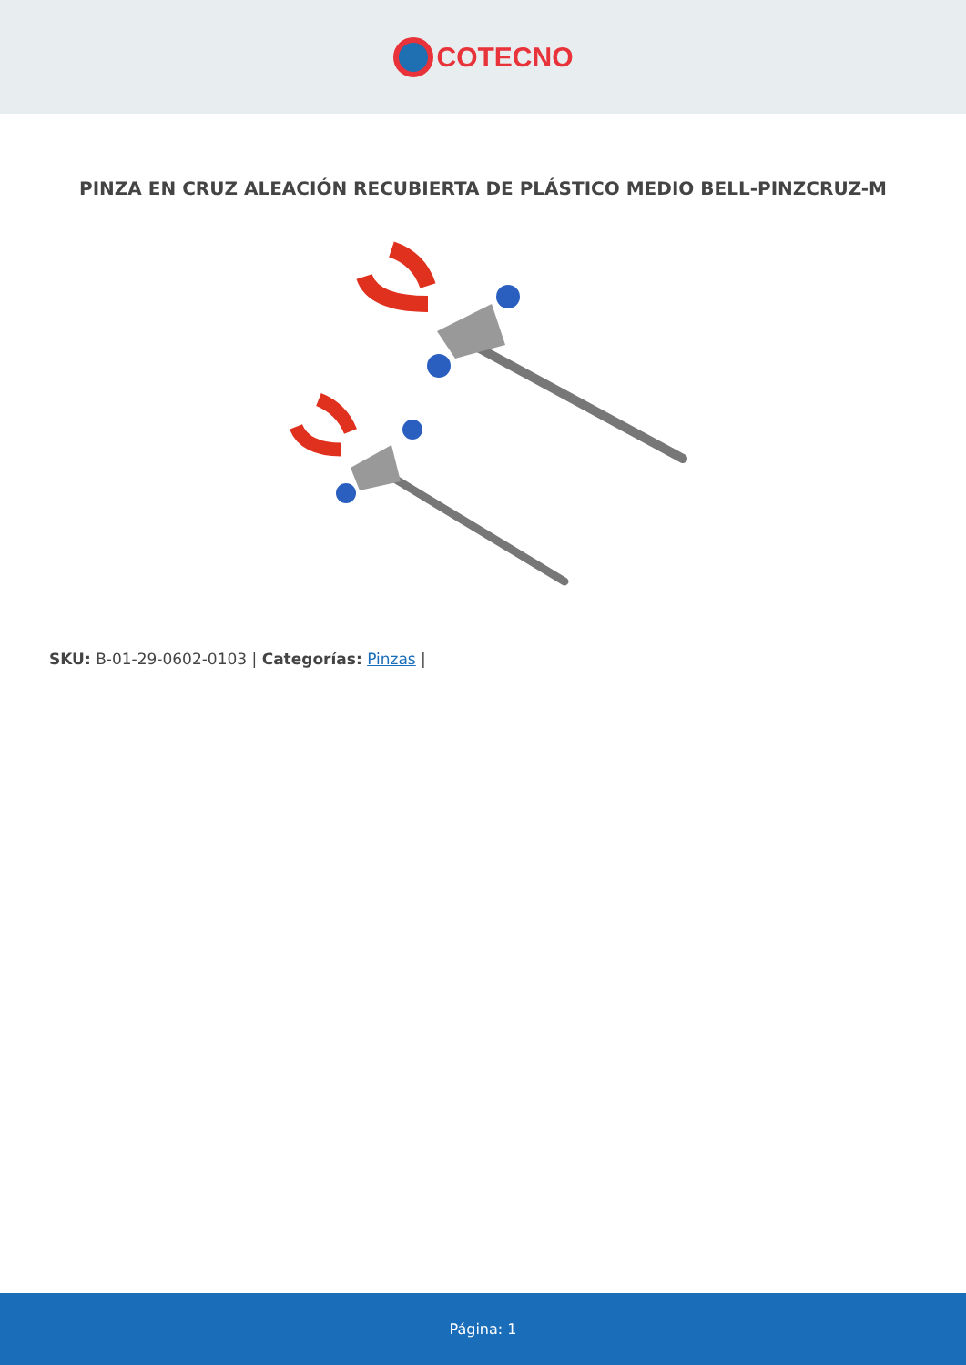COTECNO
PINZA EN CRUZ ALEACIÓN RECUBIERTA DE PLÁSTICO MEDIO BELL-PINZCRUZ-M
SKU: B-01-29-0602-0103 | Categorías: Pinzas |
Página: 1